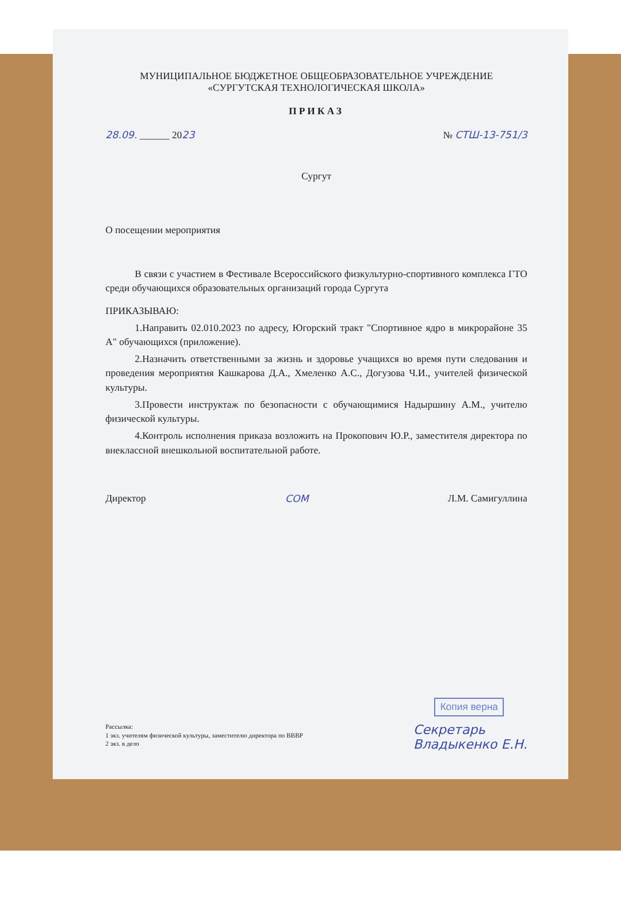МУНИЦИПАЛЬНОЕ БЮДЖЕТНОЕ ОБЩЕОБРАЗОВАТЕЛЬНОЕ УЧРЕЖДЕНИЕ
«СУРГУТСКАЯ ТЕХНОЛОГИЧЕСКАЯ ШКОЛА»
ПРИКАЗ
28.09. ______ 2023 № СТШ-13-751/3
Сургут
О посещении мероприятия
В связи с участием в Фестивале Всероссийского физкультурно-спортивного комплекса ГТО среди обучающихся образовательных организаций города Сургута
ПРИКАЗЫВАЮ:
1.Направить 02.010.2023 по адресу, Югорский тракт "Спортивное ядро в микрорайоне 35 А" обучающихся (приложение).
2.Назначить ответственными за жизнь и здоровье учащихся во время пути следования и проведения мероприятия Кашкарова Д.А., Хмеленко А.С., Догузова Ч.И., учителей физической культуры.
3.Провести инструктаж по безопасности с обучающимися Надыршину А.М., учителю физической культуры.
4.Контроль исполнения приказа возложить на Прокопович Ю.Р., заместителя директора по внеклассной внешкольной воспитательной работе.
Директор СОМ Л.М. Самигуллина
Копия верна
Рассылка:
1 экз. учителям физической культуры, заместителю директора по ВВВР
2 экз. в дело
Секретарь
Владыкенко Е.Н.